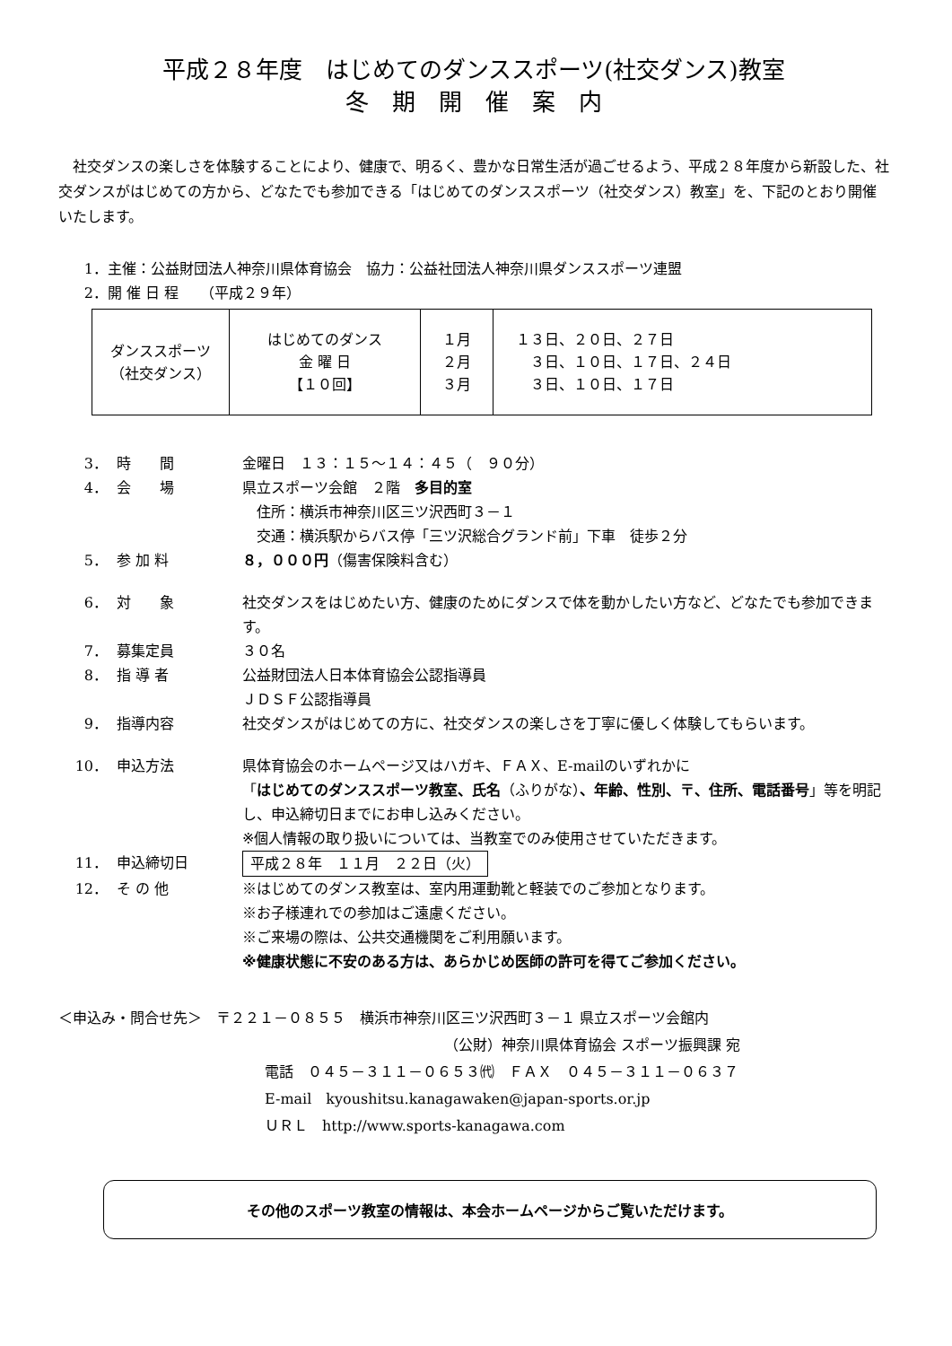平成２８年度　はじめてのダンススポーツ(社交ダンス)教室
冬　期　開　催　案　内
社交ダンスの楽しさを体験することにより、健康で、明るく、豊かな日常生活が過ごせるよう、平成２８年度から新設した、社交ダンスがはじめての方から、どなたでも参加できる「はじめてのダンススポーツ（社交ダンス）教室」を、下記のとおり開催いたします。
1． 主催：公益財団法人神奈川県体育協会　協力：公益社団法人神奈川県ダンススポーツ連盟
2． 開 催 日 程　　（平成２９年）
| ダンススポーツ （社交ダンス） | はじめてのダンス 金 曜 日 【１０回】 | １月 ２月 ３月 | １３日、２０日、２７日 ３日、１０日、１７日、２４日 ３日、１０日、１７日 |
3． 時　　間 金曜日　１３：１５～１４：４５（　９０分）
4． 会　　場 県立スポーツ会館　２階　多目的室
　住所：横浜市神奈川区三ツ沢西町３－１
　交通：横浜駅からバス停「三ツ沢総合グランド前」下車　徒歩２分
5． 参 加 料 ８，０００円（傷害保険料含む）
6． 対　　象 社交ダンスをはじめたい方、健康のためにダンスで体を動かしたい方など、どなたでも参加できます。
7． 募集定員 ３０名
8． 指 導 者 公益財団法人日本体育協会公認指導員
ＪＤＳＦ公認指導員
9． 指導内容 社交ダンスがはじめての方に、社交ダンスの楽しさを丁寧に優しく体験してもらいます。
10． 申込方法 県体育協会のホームページ又はハガキ、ＦＡＸ、E-mailのいずれかに
「はじめてのダンススポーツ教室、氏名（ふりがな）、年齢、性別、〒、住所、電話番号」等を明記し、申込締切日までにお申し込みください。
※個人情報の取り扱いについては、当教室でのみ使用させていただきます。
11． 申込締切日 平成２８年　１１月　２２日（火）
12． そ の 他 ※はじめてのダンス教室は、室内用運動靴と軽装でのご参加となります。
※お子様連れでの参加はご遠慮ください。
※ご来場の際は、公共交通機関をご利用願います。
※健康状態に不安のある方は、あらかじめ医師の許可を得てご参加ください。
＜申込み・問合せ先＞　〒２２１－０８５５　横浜市神奈川区三ツ沢西町３－１ 県立スポーツ会館内
（公財）神奈川県体育協会 スポーツ振興課 宛
電話　０４５－３１１－０６５３㈹　ＦＡＸ　０４５－３１１－０６３７
E-mail　kyoushitsu.kanagawaken@japan-sports.or.jp
ＵＲＬ　http://www.sports-kanagawa.com
その他のスポーツ教室の情報は、本会ホームページからご覧いただけます。